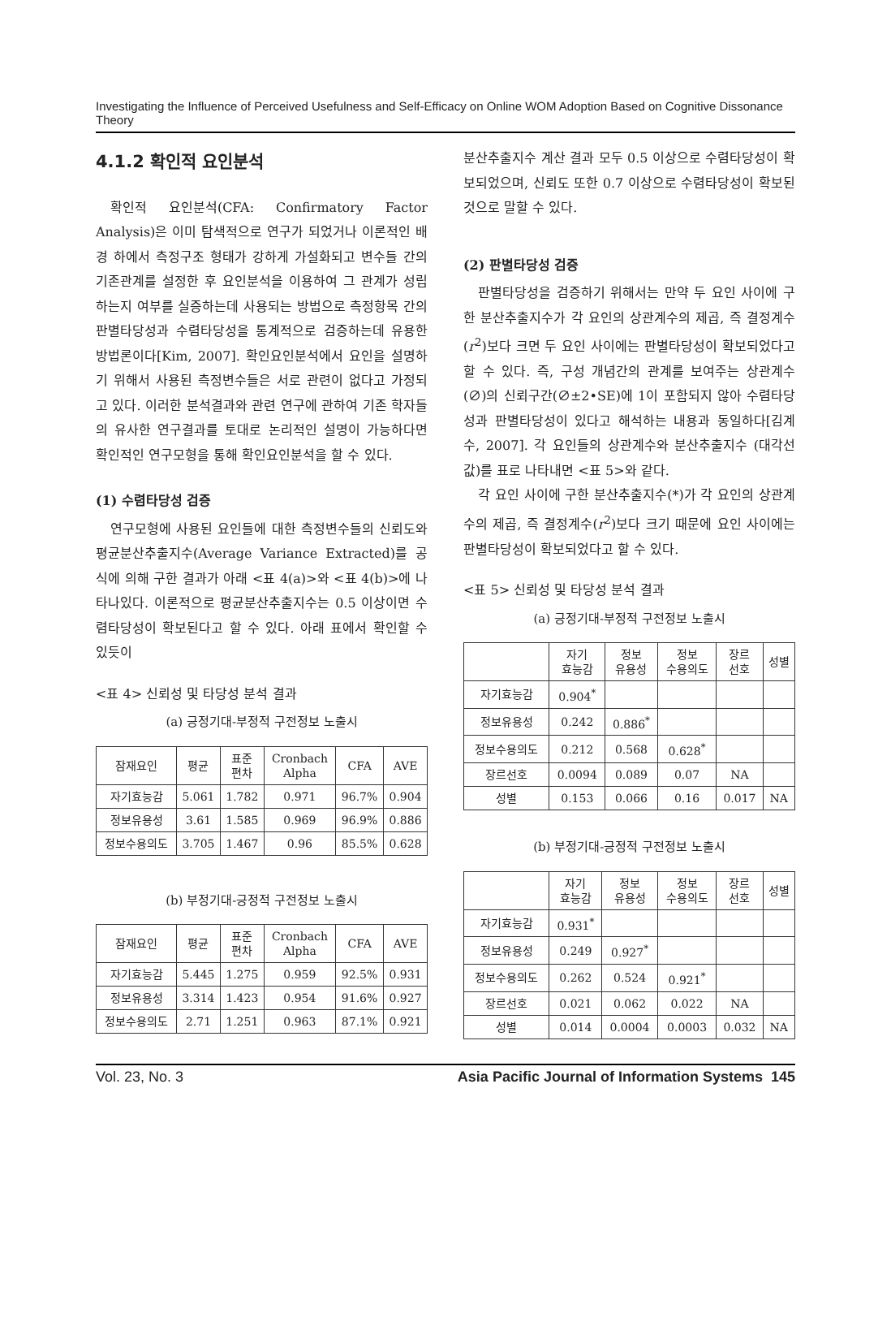Investigating the Influence of Perceived Usefulness and Self-Efficacy on Online WOM Adoption Based on Cognitive Dissonance Theory
4.1.2 확인적 요인분석
확인적 요인분석(CFA: Confirmatory Factor Analysis)은 이미 탐색적으로 연구가 되었거나 이론적인 배경 하에서 측정구조 형태가 강하게 가설화되고 변수들 간의 기존관계를 설정한 후 요인분석을 이용하여 그 관계가 성립하는지 여부를 실증하는데 사용되는 방법으로 측정항목 간의 판별타당성과 수렴타당성을 통계적으로 검증하는데 유용한 방법론이다[Kim, 2007]. 확인요인분석에서 요인을 설명하기 위해서 사용된 측정변수들은 서로 관련이 없다고 가정되고 있다. 이러한 분석결과와 관련 연구에 관하여 기존 학자들의 유사한 연구결과를 토대로 논리적인 설명이 가능하다면 확인적인 연구모형을 통해 확인요인분석을 할 수 있다.
(1) 수렴타당성 검증
연구모형에 사용된 요인들에 대한 측정변수들의 신뢰도와 평균분산추출지수(Average Variance Extracted)를 공식에 의해 구한 결과가 아래 <표 4(a)>와 <표 4(b)>에 나타나있다. 이론적으로 평균분산추출지수는 0.5 이상이면 수렴타당성이 확보된다고 할 수 있다. 아래 표에서 확인할 수 있듯이
<표 4> 신뢰성 및 타당성 분석 결과
(a) 긍정기대-부정적 구전정보 노출시
| 잠재요인 | 평균 | 표준 편차 | Cronbach Alpha | CFA | AVE |
| --- | --- | --- | --- | --- | --- |
| 자기효능감 | 5.061 | 1.782 | 0.971 | 96.7% | 0.904 |
| 정보유용성 | 3.61 | 1.585 | 0.969 | 96.9% | 0.886 |
| 정보수용의도 | 3.705 | 1.467 | 0.96 | 85.5% | 0.628 |
(b) 부정기대-긍정적 구전정보 노출시
| 잠재요인 | 평균 | 표준 편차 | Cronbach Alpha | CFA | AVE |
| --- | --- | --- | --- | --- | --- |
| 자기효능감 | 5.445 | 1.275 | 0.959 | 92.5% | 0.931 |
| 정보유용성 | 3.314 | 1.423 | 0.954 | 91.6% | 0.927 |
| 정보수용의도 | 2.71 | 1.251 | 0.963 | 87.1% | 0.921 |
분산추출지수 계산 결과 모두 0.5 이상으로 수렴타당성이 확보되었으며, 신뢰도 또한 0.7 이상으로 수렴타당성이 확보된 것으로 말할 수 있다.
(2) 판별타당성 검증
판별타당성을 검증하기 위해서는 만약 두 요인 사이에 구한 분산추출지수가 각 요인의 상관계수의 제곱, 즉 결정계수(r<sup>2</sup>)보다 크면 두 요인 사이에는 판별타당성이 확보되었다고 할 수 있다. 즉, 구성 개념간의 관계를 보여주는 상관계수(∅)의 신뢰구간(∅±2•SE)에 1이 포함되지 않아 수렴타당성과 판별타당성이 있다고 해석하는 내용과 동일하다[김계수, 2007]. 각 요인들의 상관계수와 분산추출지수 (대각선 값)를 표로 나타내면 <표 5>와 같다.
각 요인 사이에 구한 분산추출지수(*)가 각 요인의 상관계수의 제곱, 즉 결정계수(r<sup>2</sup>)보다 크기 때문에 요인 사이에는 판별타당성이 확보되었다고 할 수 있다.
<표 5> 신뢰성 및 타당성 분석 결과
(a) 긍정기대-부정적 구전정보 노출시
| | 자기 효능감 | 정보 유용성 | 정보 수용의도 | 장르 선호 | 성별 |
| --- | --- | --- | --- | --- | --- |
| 자기효능감 | 0.904<sup>*</sup> | | | | |
| 정보유용성 | 0.242 | 0.886<sup>*</sup> | | | |
| 정보수용의도 | 0.212 | 0.568 | 0.628<sup>*</sup> | | |
| 장르선호 | 0.0094 | 0.089 | 0.07 | NA | |
| 성별 | 0.153 | 0.066 | 0.16 | 0.017 | NA |
(b) 부정기대-긍정적 구전정보 노출시
| | 자기 효능감 | 정보 유용성 | 정보 수용의도 | 장르 선호 | 성별 |
| --- | --- | --- | --- | --- | --- |
| 자기효능감 | 0.931<sup>*</sup> | | | | |
| 정보유용성 | 0.249 | 0.927<sup>*</sup> | | | |
| 정보수용의도 | 0.262 | 0.524 | 0.921<sup>*</sup> | | |
| 장르선호 | 0.021 | 0.062 | 0.022 | NA | |
| 성별 | 0.014 | 0.0004 | 0.0003 | 0.032 | NA |
Vol. 23, No. 3 Asia Pacific Journal of Information Systems 145